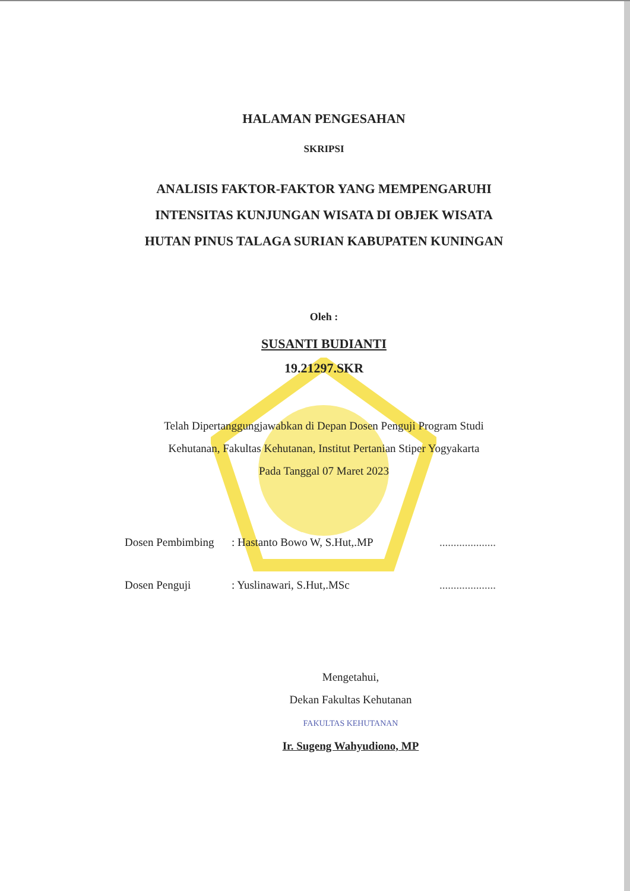HALAMAN PENGESAHAN
SKRIPSI
ANALISIS FAKTOR-FAKTOR YANG MEMPENGARUHI
INTENSITAS KUNJUNGAN WISATA DI OBJEK WISATA
HUTAN PINUS TALAGA SURIAN KABUPATEN KUNINGAN
Oleh :
SUSANTI BUDIANTI
19.21297.SKR
Telah Dipertanggungjawabkan di Depan Dosen Penguji Program Studi
Kehutanan, Fakultas Kehutanan, Institut Pertanian Stiper Yogyakarta
Pada Tanggal 07 Maret 2023
Dosen Pembimbing: Hastanto Bowo W, S.Hut,.MP....................
Dosen Penguji: Yuslinawari, S.Hut,.MSc....................
Mengetahui,
Dekan Fakultas Kehutanan
FAKULTAS KEHUTANAN
Ir. Sugeng Wahyudiono, MP